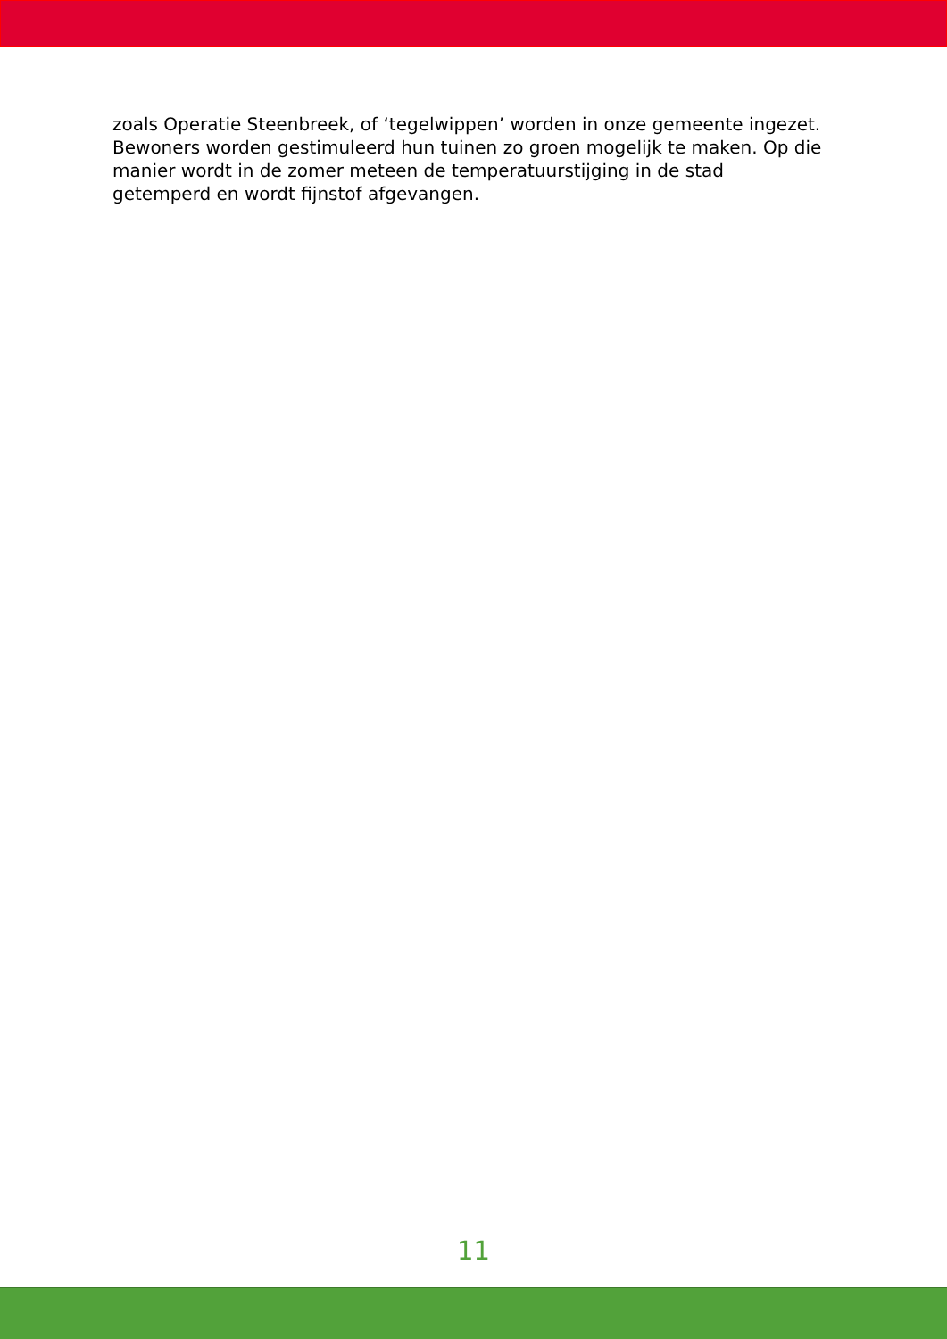zoals Operatie Steenbreek, of ‘tegelwippen’ worden in onze gemeente ingezet. Bewoners worden gestimuleerd hun tuinen zo groen mogelijk te maken. Op die manier wordt in de zomer meteen de temperatuurstijging in de stad getemperd en wordt fijnstof afgevangen.
11